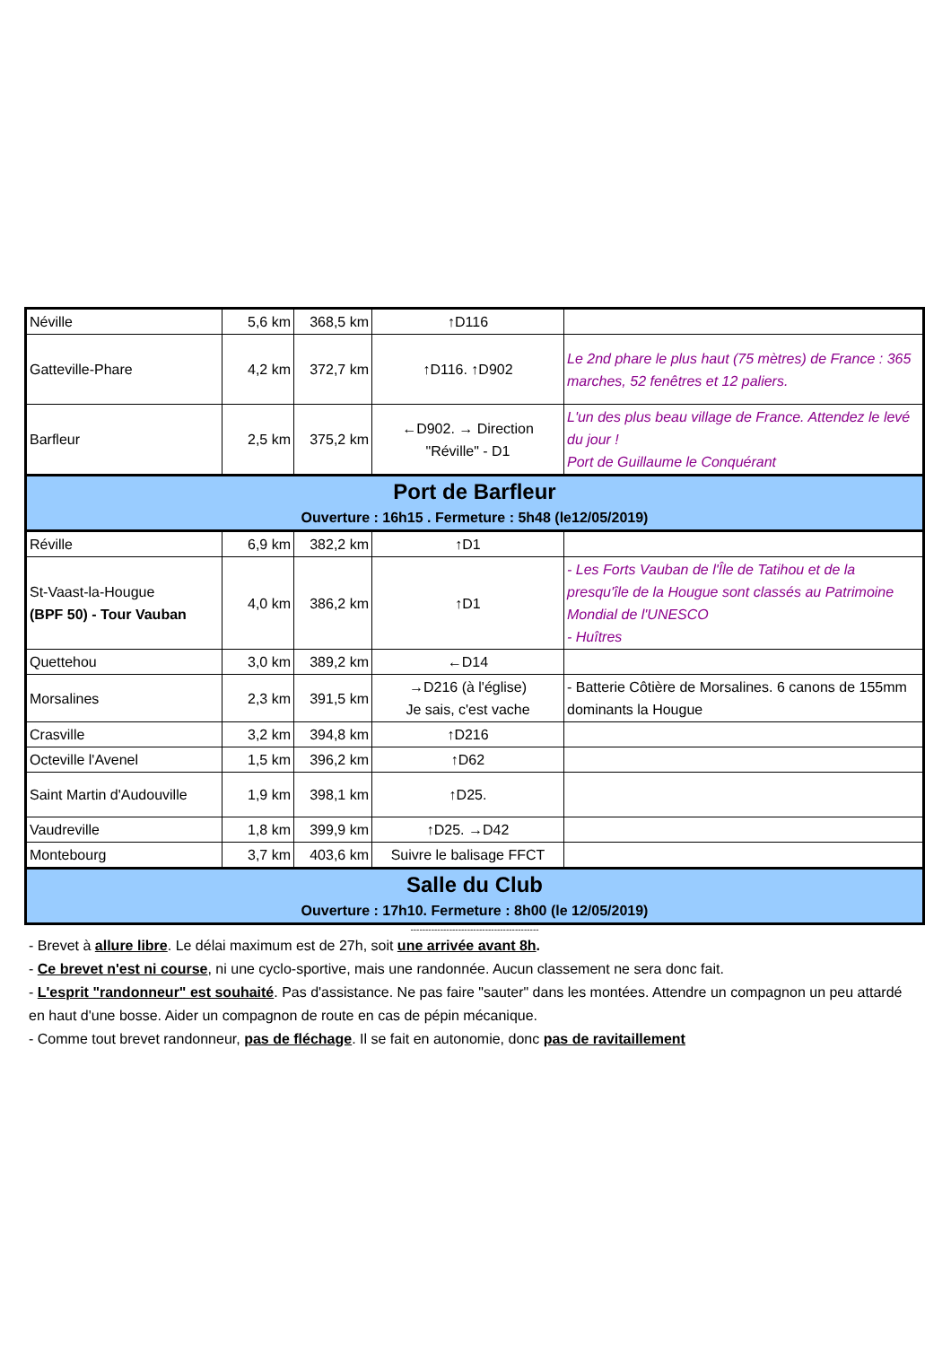| Néville | 5,6 km | 368,5 km | ↑D116 | |
| Gatteville-Phare | 4,2 km | 372,7 km | ↑D116. ↑D902 | Le 2nd phare le plus haut (75 mètres) de France : 365 marches, 52 fenêtres et 12 paliers. |
| Barfleur | 2,5 km | 375,2 km | ←D902. → Direction "Réville" - D1 | L'un des plus beau village de France. Attendez le levé du jour ! Port de Guillaume le Conquérant |
| Port de Barfleur Ouverture : 16h15 . Fermeture : 5h48 (le12/05/2019) | | | | |
| Réville | 6,9 km | 382,2 km | ↑D1 | |
| St-Vaast-la-Hougue (BPF 50) - Tour Vauban | 4,0 km | 386,2 km | ↑D1 | - Les Forts Vauban de l'Île de Tatihou et de la presqu'île de la Hougue sont classés au Patrimoine Mondial de l'UNESCO - Huîtres |
| Quettehou | 3,0 km | 389,2 km | ←D14 | |
| Morsalines | 2,3 km | 391,5 km | →D216 (à l'église) Je sais, c'est vache | - Batterie Côtière de Morsalines. 6 canons de 155mm dominants la Hougue |
| Crasville | 3,2 km | 394,8 km | ↑D216 | |
| Octeville l'Avenel | 1,5 km | 396,2 km | ↑D62 | |
| Saint Martin d'Audouville | 1,9 km | 398,1 km | ↑D25. | |
| Vaudreville | 1,8 km | 399,9 km | ↑D25. →D42 | |
| Montebourg | 3,7 km | 403,6 km | Suivre le balisage FFCT | |
| Salle du Club Ouverture : 17h10. Fermeture : 8h00 (le 12/05/2019) | | | | |
-------------------------------------------
- Brevet à allure libre. Le délai maximum est de 27h, soit une arrivée avant 8h.
- Ce brevet n'est ni course, ni une cyclo-sportive, mais une randonnée. Aucun classement ne sera donc fait.
- L'esprit "randonneur" est souhaité. Pas d'assistance. Ne pas faire "sauter" dans les montées. Attendre un compagnon un peu attardé en haut d'une bosse. Aider un compagnon de route en cas de pépin mécanique.
- Comme tout brevet randonneur, pas de fléchage. Il se fait en autonomie, donc pas de ravitaillement